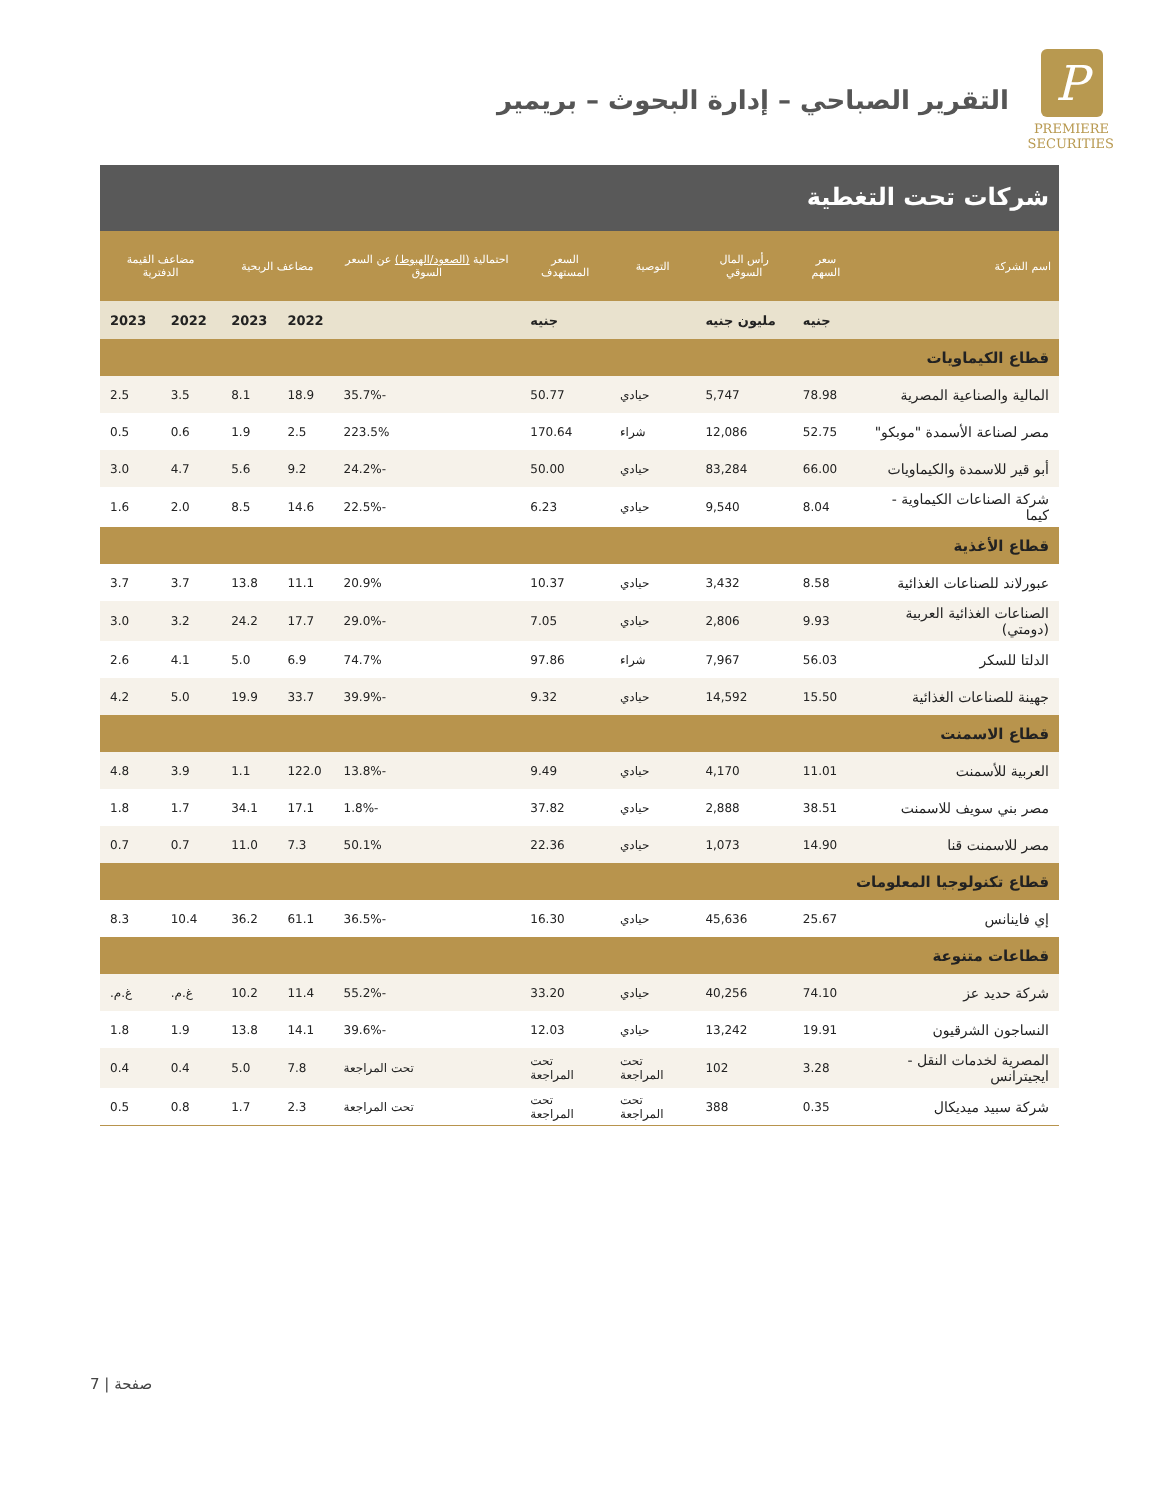P
PREMIERE
SECURITIES
التقرير الصباحي – إدارة البحوث – بريمير
شركات تحت التغطية
| اسم الشركة | سعر السهم | رأس المال السوقي | التوصية | السعر المستهدف | احتمالية (الصعود/الهبوط) عن السعر السوق | مضاعف الربحية | | مضاعف القيمة الدفترية | |
| --- | --- | --- | --- | --- | --- | --- | --- | --- | --- |
| | جنيه | مليون جنيه | | جنيه | | 2022 | 2023 | 2022 | 2023 |
| قطاع الكيماويات | | | | | | | | | |
| المالية والصناعية المصرية | 78.98 | 5,747 | حيادي | 50.77 | -35.7% | 18.9 | 8.1 | 3.5 | 2.5 |
| مصر لصناعة الأسمدة "موبكو" | 52.75 | 12,086 | شراء | 170.64 | 223.5% | 2.5 | 1.9 | 0.6 | 0.5 |
| أبو قير للاسمدة والكيماويات | 66.00 | 83,284 | حيادي | 50.00 | -24.2% | 9.2 | 5.6 | 4.7 | 3.0 |
| شركة الصناعات الكيماوية - كيما | 8.04 | 9,540 | حيادي | 6.23 | -22.5% | 14.6 | 8.5 | 2.0 | 1.6 |
| قطاع الأغذية | | | | | | | | | |
| عبورلاند للصناعات الغذائية | 8.58 | 3,432 | حيادي | 10.37 | 20.9% | 11.1 | 13.8 | 3.7 | 3.7 |
| الصناعات الغذائية العربية (دومتي) | 9.93 | 2,806 | حيادي | 7.05 | -29.0% | 17.7 | 24.2 | 3.2 | 3.0 |
| الدلتا للسكر | 56.03 | 7,967 | شراء | 97.86 | 74.7% | 6.9 | 5.0 | 4.1 | 2.6 |
| جهينة للصناعات الغذائية | 15.50 | 14,592 | حيادي | 9.32 | -39.9% | 33.7 | 19.9 | 5.0 | 4.2 |
| قطاع الاسمنت | | | | | | | | | |
| العربية للأسمنت | 11.01 | 4,170 | حيادي | 9.49 | -13.8% | 122.0 | 1.1 | 3.9 | 4.8 |
| مصر بني سويف للاسمنت | 38.51 | 2,888 | حيادي | 37.82 | -1.8% | 17.1 | 34.1 | 1.7 | 1.8 |
| مصر للاسمنت قنا | 14.90 | 1,073 | حيادي | 22.36 | 50.1% | 7.3 | 11.0 | 0.7 | 0.7 |
| قطاع تكنولوجيا المعلومات | | | | | | | | | |
| إي فاينانس | 25.67 | 45,636 | حيادي | 16.30 | -36.5% | 61.1 | 36.2 | 10.4 | 8.3 |
| قطاعات متنوعة | | | | | | | | | |
| شركة حديد عز | 74.10 | 40,256 | حيادي | 33.20 | -55.2% | 11.4 | 10.2 | غ.م. | غ.م. |
| النساجون الشرقيون | 19.91 | 13,242 | حيادي | 12.03 | -39.6% | 14.1 | 13.8 | 1.9 | 1.8 |
| المصرية لخدمات النقل - ايجيترانس | 3.28 | 102 | تحت المراجعة | تحت المراجعة | تحت المراجعة | 7.8 | 5.0 | 0.4 | 0.4 |
| شركة سبيد ميديكال | 0.35 | 388 | تحت المراجعة | تحت المراجعة | تحت المراجعة | 2.3 | 1.7 | 0.8 | 0.5 |
صفحة | 7